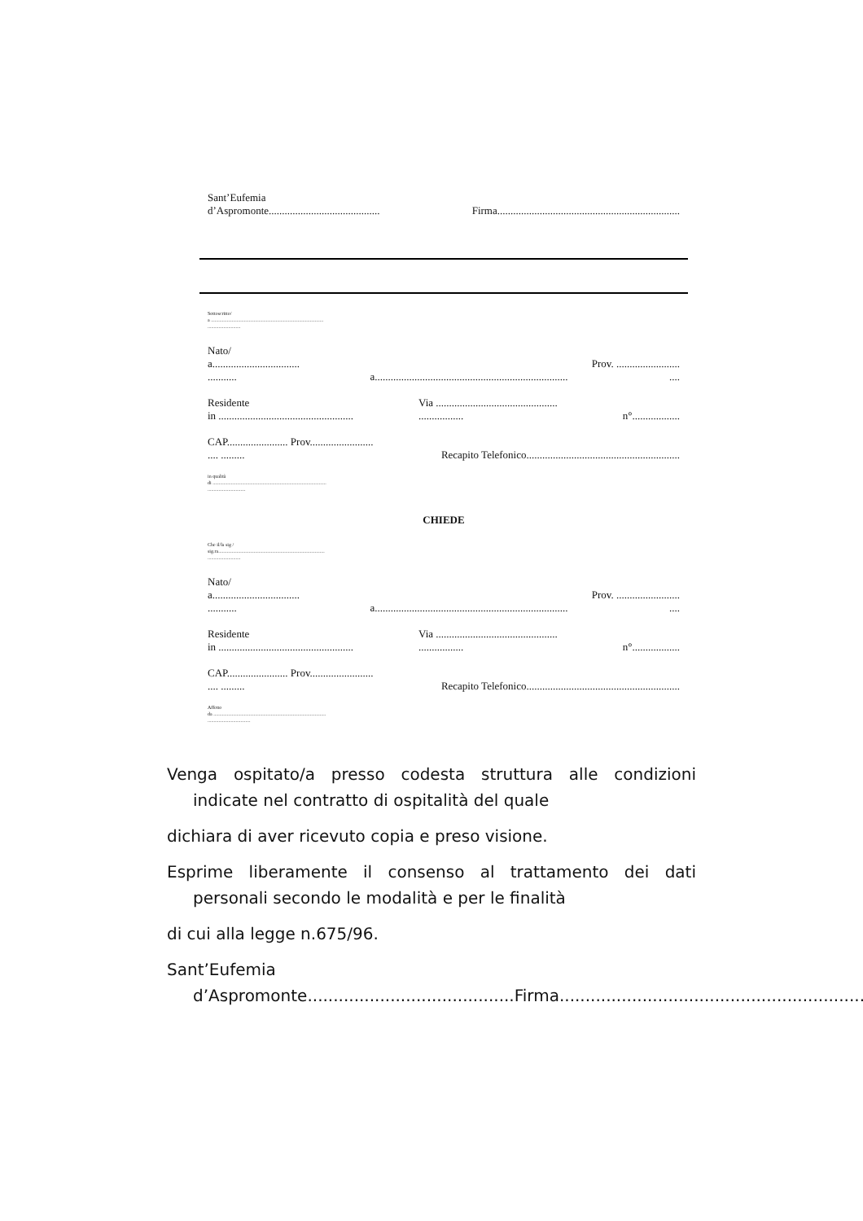Sant’Eufemia
d’Aspromonte..........................................
Firma.....................................................................
Sottoscritto/
a ............................................................................................
...........................
Nato/
a.................................
...........
a.........................................................................
Prov. ........................
....
Residente
in ...................................................
Via ..............................................
.................
n°..................
CAP....................... Prov........................
.... .........
Recapito Telefonico..........................................................
in qualità
di .............................................................................................
...............................
CHIEDE
Che il/la sig /
sig.ra.......................................................................................
...........................
Nato/
a.................................
...........
a.........................................................................
Prov. ........................
....
Residente
in ...................................................
Via ..............................................
.................
n°..................
CAP....................... Prov........................
.... .........
Recapito Telefonico..........................................................
Affetto
da ............................................................................................
...................................
Venga ospitato/a presso codesta struttura alle condizioni indicate nel contratto di ospitalità del quale
dichiara di aver ricevuto copia e preso visione.
Esprime liberamente il consenso al trattamento dei dati personali secondo le modalità e per le finalità
di cui alla legge n.675/96.
Sant’Eufemia d’Aspromonte........................................Firma.............................................................